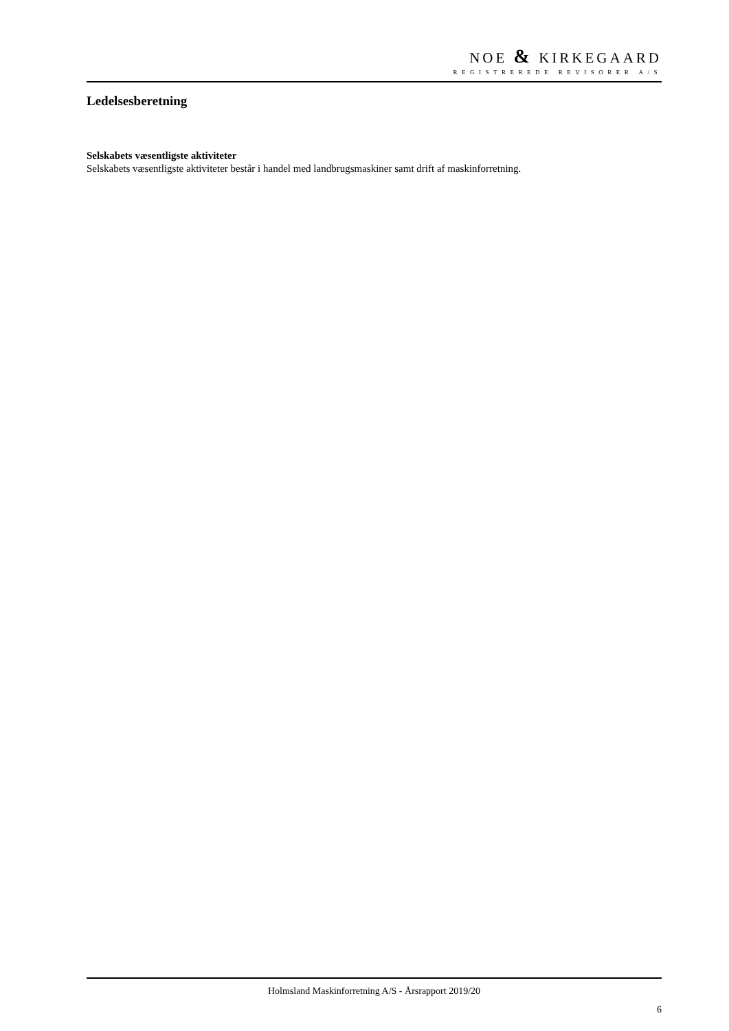NOE & KIRKEGAARD
REGISTREREDE REVISORER A/S
Ledelsesberetning
Selskabets væsentligste aktiviteter
Selskabets væsentligste aktiviteter består i handel med landbrugsmaskiner samt drift af maskinforretning.
Holmsland Maskinforretning A/S - Årsrapport 2019/20
6